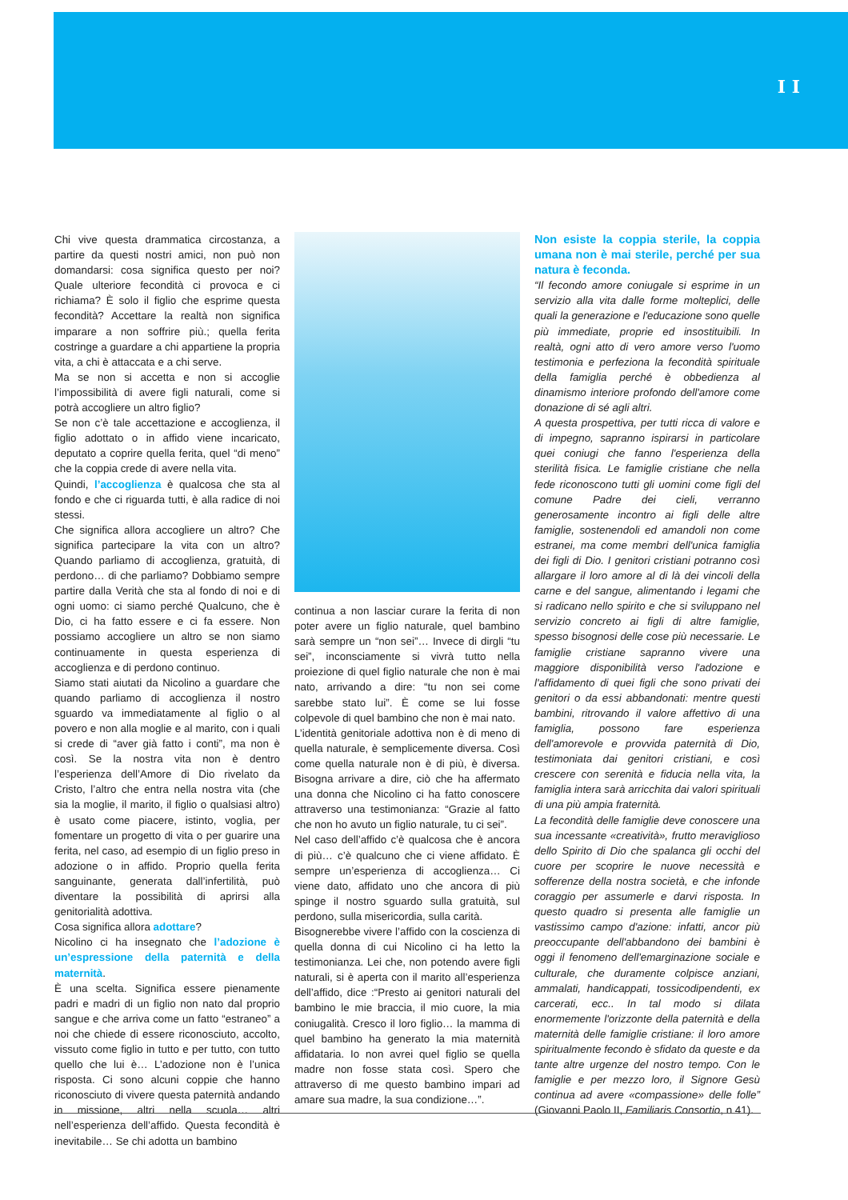I I
Chi vive questa drammatica circostanza, a partire da questi nostri amici, non può non domandarsi: cosa significa questo per noi? Quale ulteriore fecondità ci provoca e ci richiama? È solo il figlio che esprime questa fecondità? Accettare la realtà non significa imparare a non soffrire più.; quella ferita costringe a guardare a chi appartiene la propria vita, a chi è attaccata e a chi serve.
Ma se non si accetta e non si accoglie l’impossibilità di avere figli naturali, come si potrà accogliere un altro figlio?
Se non c’è tale accettazione e accoglienza, il figlio adottato o in affido viene incaricato, deputato a coprire quella ferita, quel “di meno” che la coppia crede di avere nella vita.
Quindi, l’accoglienza è qualcosa che sta al fondo e che ci riguarda tutti, è alla radice di noi stessi.
Che significa allora accogliere un altro? Che significa partecipare la vita con un altro? Quando parliamo di accoglienza, gratuità, di perdono… di che parliamo? Dobbiamo sempre partire dalla Verità che sta al fondo di noi e di ogni uomo: ci siamo perché Qualcuno, che è Dio, ci ha fatto essere e ci fa essere. Non possiamo accogliere un altro se non siamo continuamente in questa esperienza di accoglienza e di perdono continuo.
Siamo stati aiutati da Nicolino a guardare che quando parliamo di accoglienza il nostro sguardo va immediatamente al figlio o al povero e non alla moglie e al marito, con i quali si crede di “aver già fatto i conti”, ma non è così. Se la nostra vita non è dentro l’esperienza dell’Amore di Dio rivelato da Cristo, l’altro che entra nella nostra vita (che sia la moglie, il marito, il figlio o qualsiasi altro) è usato come piacere, istinto, voglia, per fomentare un progetto di vita o per guarire una ferita, nel caso, ad esempio di un figlio preso in adozione o in affido. Proprio quella ferita sanguinante, generata dall’infertilità, può diventare la possibilità di aprirsi alla genitorialità adottiva.
Cosa significa allora adottare?
Nicolino ci ha insegnato che l’adozione è un’espressione della paternità e della maternità.
È una scelta. Significa essere pienamente padri e madri di un figlio non nato dal proprio sangue e che arriva come un fatto “estraneo” a noi che chiede di essere riconosciuto, accolto, vissuto come figlio in tutto e per tutto, con tutto quello che lui è… L’adozione non è l’unica risposta. Ci sono alcuni coppie che hanno riconosciuto di vivere questa paternità andando in missione, altri nella scuola… altri nell’esperienza dell’affido. Questa fecondità è inevitabile… Se chi adotta un bambino
continua a non lasciar curare la ferita di non poter avere un figlio naturale, quel bambino sarà sempre un “non sei”… Invece di dirgli “tu sei”, inconsciamente si vivrà tutto nella proiezione di quel figlio naturale che non è mai nato, arrivando a dire: “tu non sei come sarebbe stato lui”. È come se lui fosse colpevole di quel bambino che non è mai nato.
L’identità genitoriale adottiva non è di meno di quella naturale, è semplicemente diversa. Così come quella naturale non è di più, è diversa. Bisogna arrivare a dire, ciò che ha affermato una donna che Nicolino ci ha fatto conoscere attraverso una testimonianza: “Grazie al fatto che non ho avuto un figlio naturale, tu ci sei”.
Nel caso dell’affido c’è qualcosa che è ancora di più… c’è qualcuno che ci viene affidato. È sempre un’esperienza di accoglienza… Ci viene dato, affidato uno che ancora di più spinge il nostro sguardo sulla gratuità, sul perdono, sulla misericordia, sulla carità.
Bisognerebbe vivere l’affido con la coscienza di quella donna di cui Nicolino ci ha letto la testimonianza. Lei che, non potendo avere figli naturali, si è aperta con il marito all’esperienza dell’affido, dice :“Presto ai genitori naturali del bambino le mie braccia, il mio cuore, la mia coniugalità. Cresco il loro figlio… la mamma di quel bambino ha generato la mia maternità affidataria. Io non avrei quel figlio se quella madre non fosse stata così. Spero che attraverso di me questo bambino impari ad amare sua madre, la sua condizione…”.
Non esiste la coppia sterile, la coppia umana non è mai sterile, perché per sua natura è feconda.
“Il fecondo amore coniugale si esprime in un servizio alla vita dalle forme molteplici, delle quali la generazione e l'educazione sono quelle più immediate, proprie ed insostituibili. In realtà, ogni atto di vero amore verso l'uomo testimonia e perfeziona la fecondità spirituale della famiglia perché è obbedienza al dinamismo interiore profondo dell'amore come donazione di sé agli altri.
A questa prospettiva, per tutti ricca di valore e di impegno, sapranno ispirarsi in particolare quei coniugi che fanno l'esperienza della sterilità fisica. Le famiglie cristiane che nella fede riconoscono tutti gli uomini come figli del comune Padre dei cieli, verranno generosamente incontro ai figli delle altre famiglie, sostenendoli ed amandoli non come estranei, ma come membri dell'unica famiglia dei figli di Dio. I genitori cristiani potranno così allargare il loro amore al di là dei vincoli della carne e del sangue, alimentando i legami che si radicano nello spirito e che si sviluppano nel servizio concreto ai figli di altre famiglie, spesso bisognosi delle cose più necessarie. Le famiglie cristiane sapranno vivere una maggiore disponibilità verso l'adozione e l'affidamento di quei figli che sono privati dei genitori o da essi abbandonati: mentre questi bambini, ritrovando il valore affettivo di una famiglia, possono fare esperienza dell'amorevole e provvida paternità di Dio, testimoniata dai genitori cristiani, e così crescere con serenità e fiducia nella vita, la famiglia intera sarà arricchita dai valori spirituali di una più ampia fraternità.
La fecondità delle famiglie deve conoscere una sua incessante «creatività», frutto meraviglioso dello Spirito di Dio che spalanca gli occhi del cuore per scoprire le nuove necessità e sofferenze della nostra società, e che infonde coraggio per assumerle e darvi risposta. In questo quadro si presenta alle famiglie un vastissimo campo d'azione: infatti, ancor più preoccupante dell'abbandono dei bambini è oggi il fenomeno dell'emarginazione sociale e culturale, che duramente colpisce anziani, ammalati, handicappati, tossicodipendenti, ex carcerati, ecc.. In tal modo si dilata enormemente l'orizzonte della paternità e della maternità delle famiglie cristiane: il loro amore spiritualmente fecondo è sfidato da queste e da tante altre urgenze del nostro tempo. Con le famiglie e per mezzo loro, il Signore Gesù continua ad avere «compassione» delle folle” (Giovanni Paolo II, Familiaris Consortio, n 41).